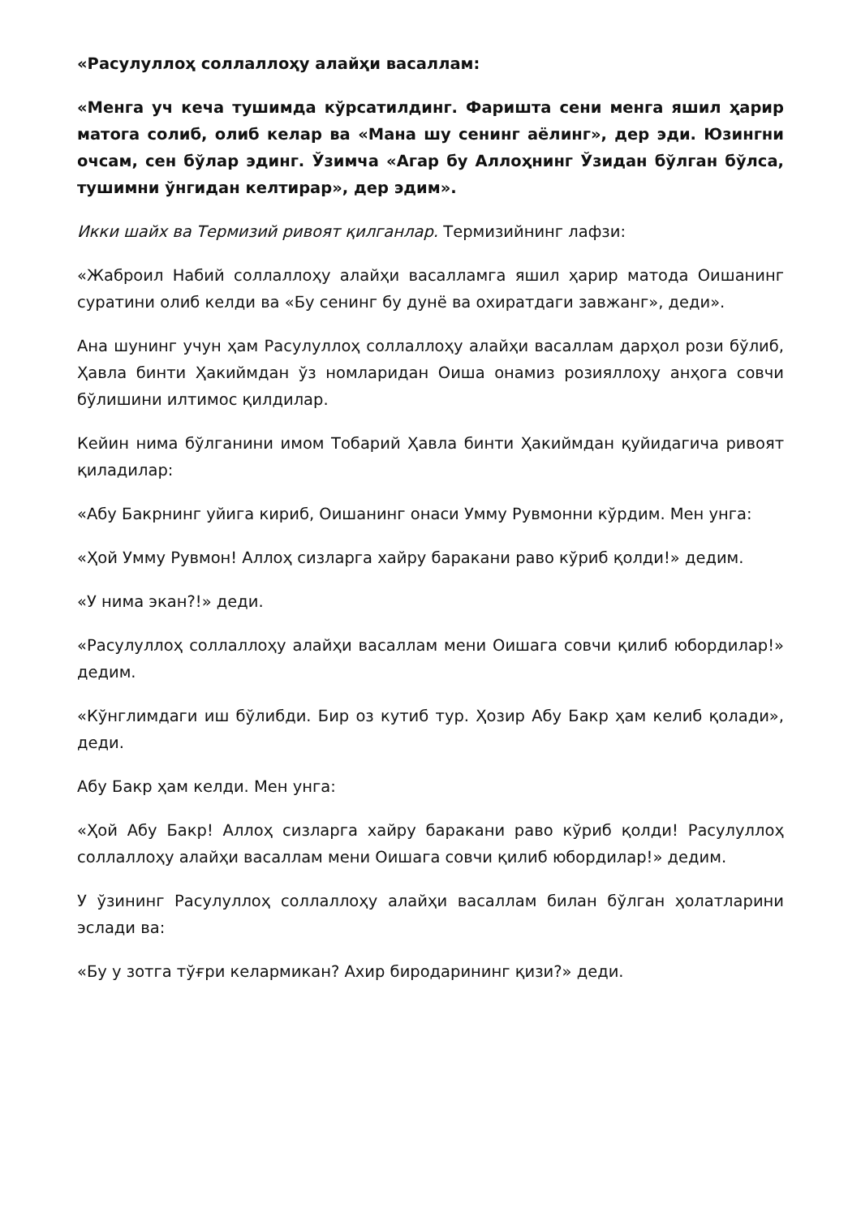«Расулуллоҳ соллаллоҳу алайҳи васаллам:
«Менга уч кеча тушимда кўрсатилдинг. Фаришта сени менга яшил ҳарир матога солиб, олиб келар ва «Мана шу сенинг аёлинг», дер эди. Юзингни очсам, сен бўлар эдинг. Ўзимча «Агар бу Аллоҳнинг Ўзидан бўлган бўлса, тушимни ўнгидан келтирар», дер эдим».
Икки шайх ва Термизий ривоят қилганлар. Термизийнинг лафзи:
«Жаброил Набий соллаллоҳу алайҳи васалламга яшил ҳарир матода Оишанинг суратини олиб келди ва «Бу сенинг бу дунё ва охиратдаги завжанг», деди».
Ана шунинг учун ҳам Расулуллоҳ соллаллоҳу алайҳи васаллам дарҳол рози бўлиб, Ҳавла бинти Ҳакиймдан ўз номларидан Оиша онамиз розияллоҳу анҳога совчи бўлишини илтимос қилдилар.
Кейин нима бўлганини имом Тобарий Ҳавла бинти Ҳакиймдан қуйидагича ривоят қиладилар:
«Абу Бакрнинг уйига кириб, Оишанинг онаси Умму Рувмонни кўрдим. Мен унга:
«Ҳой Умму Рувмон! Аллоҳ сизларга хайру баракани раво кўриб қолди!» дедим.
«У нима экан?!» деди.
«Расулуллоҳ соллаллоҳу алайҳи васаллам мени Оишага совчи қилиб юбордилар!» дедим.
«Кўнглимдаги иш бўлибди. Бир оз кутиб тур. Ҳозир Абу Бакр ҳам келиб қолади», деди.
Абу Бакр ҳам келди. Мен унга:
«Ҳой Абу Бакр! Аллоҳ сизларга хайру баракани раво кўриб қолди! Расулуллоҳ соллаллоҳу алайҳи васаллам мени Оишага совчи қилиб юбордилар!» дедим.
У ўзининг Расулуллоҳ соллаллоҳу алайҳи васаллам билан бўлган ҳолатларини эслади ва:
«Бу у зотга тўғри келармикан? Ахир биродарининг қизи?» деди.